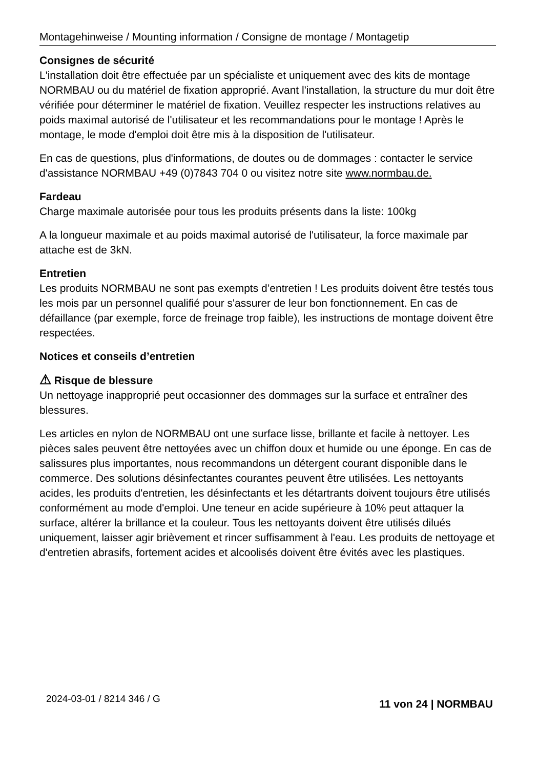Montagehinweise / Mounting information / Consigne de montage / Montagetip
Consignes de sécurité
L'installation doit être effectuée par un spécialiste et uniquement avec des kits de montage NORMBAU ou du matériel de fixation approprié. Avant l'installation, la structure du mur doit être vérifiée pour déterminer le matériel de fixation. Veuillez respecter les instructions relatives au poids maximal autorisé de l'utilisateur et les recommandations pour le montage ! Après le montage, le mode d'emploi doit être mis à la disposition de l'utilisateur.
En cas de questions, plus d'informations, de doutes ou de dommages : contacter le service d'assistance NORMBAU +49 (0)7843 704 0 ou visitez notre site www.normbau.de.
Fardeau
Charge maximale autorisée pour tous les produits présents dans la liste: 100kg
A la longueur maximale et au poids maximal autorisé de l'utilisateur, la force maximale par attache est de 3kN.
Entretien
Les produits NORMBAU ne sont pas exempts d’entretien ! Les produits doivent être testés tous les mois par un personnel qualifié pour s'assurer de leur bon fonctionnement. En cas de défaillance (par exemple, force de freinage trop faible), les instructions de montage doivent être respectées.
Notices et conseils d’entretien
⚠ Risque de blessure
Un nettoyage inapproprié peut occasionner des dommages sur la surface et entraîner des blessures.
Les articles en nylon de NORMBAU ont une surface lisse, brillante et facile à nettoyer. Les pièces sales peuvent être nettoyées avec un chiffon doux et humide ou une éponge. En cas de salissures plus importantes, nous recommandons un détergent courant disponible dans le commerce. Des solutions désinfectantes courantes peuvent être utilisées. Les nettoyants acides, les produits d'entretien, les désinfectants et les détartrants doivent toujours être utilisés conformément au mode d'emploi. Une teneur en acide supérieure à 10% peut attaquer la surface, altérer la brillance et la couleur. Tous les nettoyants doivent être utilisés dilués uniquement, laisser agir brièvement et rincer suffisamment à l'eau. Les produits de nettoyage et d'entretien abrasifs, fortement acides et alcoolisés doivent être évités avec les plastiques.
2024-03-01 / 8214 346 / G 11 von 24 | NORMBAU